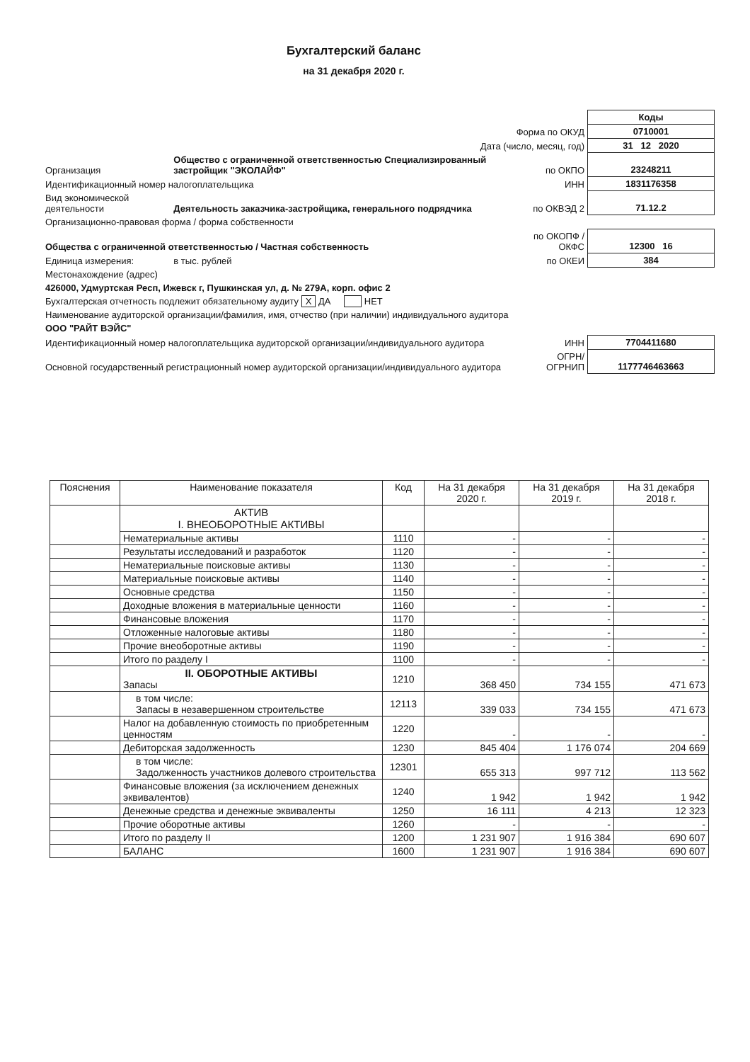Бухгалтерский баланс
на 31 декабря 2020 г.
| | | | Коды |
| Форма по ОКУД | | | 0710001 |
| Дата (число, месяц, год) | | | 31 12 2020 |
| Организация | Общество с ограниченной ответственностью Специализированный застройщик "ЭКОЛАЙФ" | по ОКПО | 23248211 |
| Идентификационный номер налогоплательщика | | ИНН | 1831176358 |
| Вид экономической деятельности | Деятельность заказчика-застройщика, генерального подрядчика | по ОКВЭД 2 | 71.12.2 |
| Организационно-правовая форма / форма собственности | | | |
| Общества с ограниченной ответственностью / Частная собственность | | по ОКОПФ / ОКФС | 12300 16 |
| Единица измерения: | в тыс. рублей | по ОКЕИ | 384 |
| Местонахождение (адрес) | | | |
| 426000, Удмуртская Респ, Ижевск г, Пушкинская ул, д. № 279А, корп. офис 2 | | | |
| Бухгалтерская отчетность подлежит обязательному аудиту X ДА НЕТ | | | |
| Наименование аудиторской организации/фамилия, имя, отчество (при наличии) индивидуального аудитора | | | |
| ООО "РАЙТ ВЭЙС" | | | |
| Идентификационный номер налогоплательщика аудиторской организации/индивидуального аудитора | | ИНН | 7704411680 |
| Основной государственный регистрационный номер аудиторской организации/индивидуального аудитора | | ОГРН/ ОГРНИП | 1177746463663 |
| Пояснения | Наименование показателя | Код | На 31 декабря 2020 г. | На 31 декабря 2019 г. | На 31 декабря 2018 г. |
| --- | --- | --- | --- | --- | --- |
| | АКТИВ I. ВНЕОБОРОТНЫЕ АКТИВЫ | | | | |
| | Нематериальные активы | 1110 | - | - | - |
| | Результаты исследований и разработок | 1120 | - | - | - |
| | Нематериальные поисковые активы | 1130 | - | - | - |
| | Материальные поисковые активы | 1140 | - | - | - |
| | Основные средства | 1150 | - | - | - |
| | Доходные вложения в материальные ценности | 1160 | - | - | - |
| | Финансовые вложения | 1170 | - | - | - |
| | Отложенные налоговые активы | 1180 | - | - | - |
| | Прочие внеоборотные активы | 1190 | - | - | - |
| | Итого по разделу I | 1100 | - | - | - |
| | II. ОБОРОТНЫЕ АКТИВЫ Запасы | 1210 | 368 450 | 734 155 | 471 673 |
| | в том числе: Запасы в незавершенном строительстве | 12113 | 339 033 | 734 155 | 471 673 |
| | Налог на добавленную стоимость по приобретенным ценностям | 1220 | - | - | - |
| | Дебиторская задолженность | 1230 | 845 404 | 1 176 074 | 204 669 |
| | в том числе: Задолженность участников долевого строительства | 12301 | 655 313 | 997 712 | 113 562 |
| | Финансовые вложения (за исключением денежных эквивалентов) | 1240 | 1 942 | 1 942 | 1 942 |
| | Денежные средства и денежные эквиваленты | 1250 | 16 111 | 4 213 | 12 323 |
| | Прочие оборотные активы | 1260 | - | - | - |
| | Итого по разделу II | 1200 | 1 231 907 | 1 916 384 | 690 607 |
| | БАЛАНС | 1600 | 1 231 907 | 1 916 384 | 690 607 |